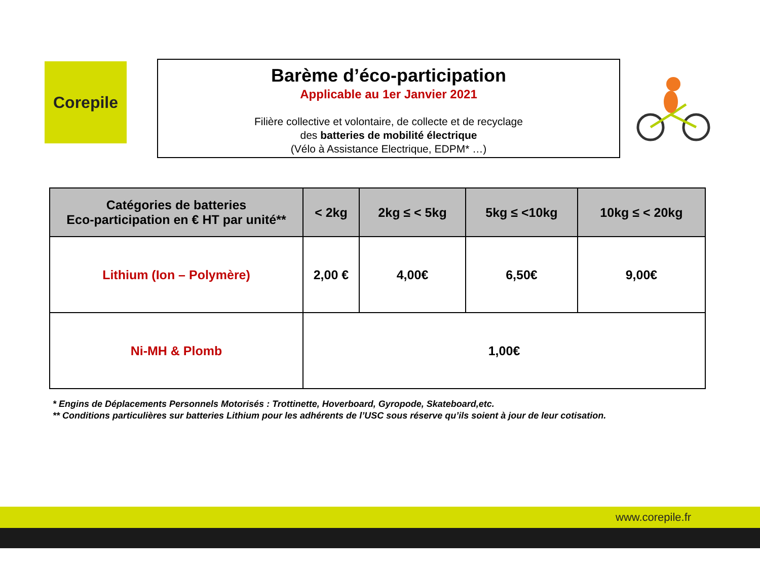Corepile
Barème d’éco-participation
Applicable au 1er Janvier 2021
Filière collective et volontaire, de collecte et de recyclage
des batteries de mobilité électrique
(Vélo à Assistance Electrique, EDPM* …)
| Catégories de batteries Eco-participation en € HT par unité** | < 2kg | 2kg ≤ < 5kg | 5kg ≤ <10kg | 10kg ≤ < 20kg |
| --- | --- | --- | --- | --- |
| Lithium (Ion – Polymère) | 2,00 € | 4,00€ | 6,50€ | 9,00€ |
| Ni-MH & Plomb | 1,00€ | | | |
* Engins de Déplacements Personnels Motorisés : Trottinette, Hoverboard, Gyropode, Skateboard,etc.
** Conditions particulières sur batteries Lithium pour les adhérents de l’USC sous réserve qu’ils soient à jour de leur cotisation.
www.corepile.fr